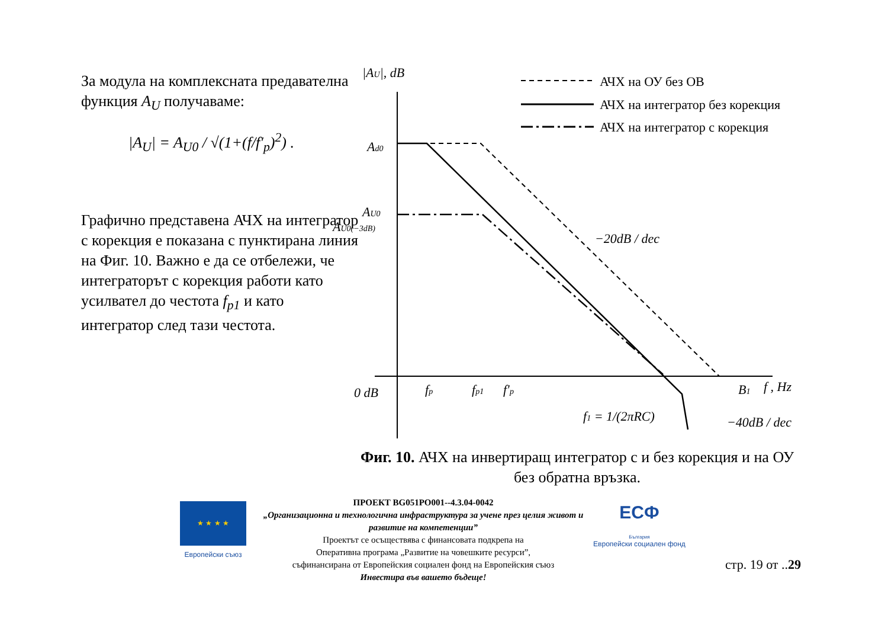За модула на комплексната предавателна функция A<sub>U</sub> получаваме:
|A<sub>U</sub>| = A<sub>U0</sub> / √(1+(f/f′<sub>p</sub>)<sup>2</sup>) .
Графично представена АЧХ на интегратор с корекция е показана с пунктирана линия на Фиг. 10. Важно е да се отбележи, че интеграторът с корекция работи като усилвател до честота f<sub>p1</sub> и като интегратор след тази честота.
АЧХ на ОУ без ОВ
АЧХ на интегратор без корекция
АЧХ на интегратор с корекция
|AU|, dB
Ad0
AU0
AU0(−3dB)
0 dB
fp
fp1
f′p
−20dB / dec
−40dB / dec
B1
f , Hz
f1 = 1/(2πRC)
Фиг. 10. АЧХ на инвертиращ интегратор с и без корекция и на ОУ без обратна връзка.
★ ★ ★ ★
Европейски съюз
ПРОЕКТ BG051PO001--4.3.04-0042
„Организационна и технологична инфраструктура за учене през целия живот и развитие на компетенции”
Проектът се осъществява с финансовата подкрепа на
Оперативна програма „Развитие на човешките ресурси”,
съфинансирана от Европейския социален фонд на Европейския съюз
Инвестира във вашето бъдеще!
ЕСФ
България
Европейски социален фонд
стр. 19 от ..29